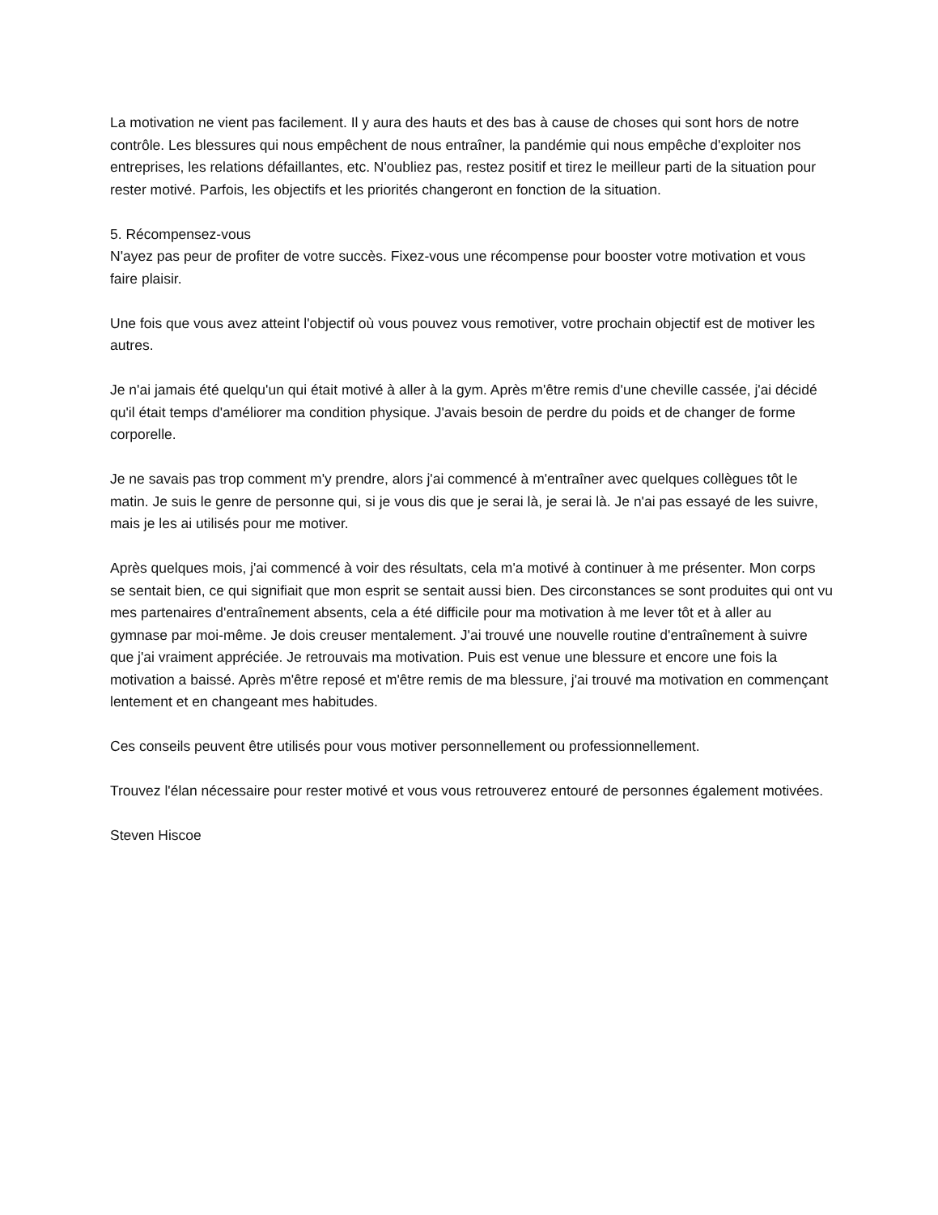La motivation ne vient pas facilement. Il y aura des hauts et des bas à cause de choses qui sont hors de notre contrôle. Les blessures qui nous empêchent de nous entraîner, la pandémie qui nous empêche d'exploiter nos entreprises, les relations défaillantes, etc. N'oubliez pas, restez positif et tirez le meilleur parti de la situation pour rester motivé. Parfois, les objectifs et les priorités changeront en fonction de la situation.
5. Récompensez-vous
N'ayez pas peur de profiter de votre succès. Fixez-vous une récompense pour booster votre motivation et vous faire plaisir.
Une fois que vous avez atteint l'objectif où vous pouvez vous remotiver, votre prochain objectif est de motiver les autres.
Je n'ai jamais été quelqu'un qui était motivé à aller à la gym. Après m'être remis d'une cheville cassée, j'ai décidé qu'il était temps d'améliorer ma condition physique. J'avais besoin de perdre du poids et de changer de forme corporelle.
Je ne savais pas trop comment m'y prendre, alors j'ai commencé à m'entraîner avec quelques collègues tôt le matin. Je suis le genre de personne qui, si je vous dis que je serai là, je serai là. Je n'ai pas essayé de les suivre, mais je les ai utilisés pour me motiver.
Après quelques mois, j'ai commencé à voir des résultats, cela m'a motivé à continuer à me présenter. Mon corps se sentait bien, ce qui signifiait que mon esprit se sentait aussi bien. Des circonstances se sont produites qui ont vu mes partenaires d'entraînement absents, cela a été difficile pour ma motivation à me lever tôt et à aller au gymnase par moi-même. Je dois creuser mentalement. J'ai trouvé une nouvelle routine d'entraînement à suivre que j'ai vraiment appréciée. Je retrouvais ma motivation. Puis est venue une blessure et encore une fois la motivation a baissé. Après m'être reposé et m'être remis de ma blessure, j'ai trouvé ma motivation en commençant lentement et en changeant mes habitudes.
Ces conseils peuvent être utilisés pour vous motiver personnellement ou professionnellement.
Trouvez l'élan nécessaire pour rester motivé et vous vous retrouverez entouré de personnes également motivées.
Steven Hiscoe